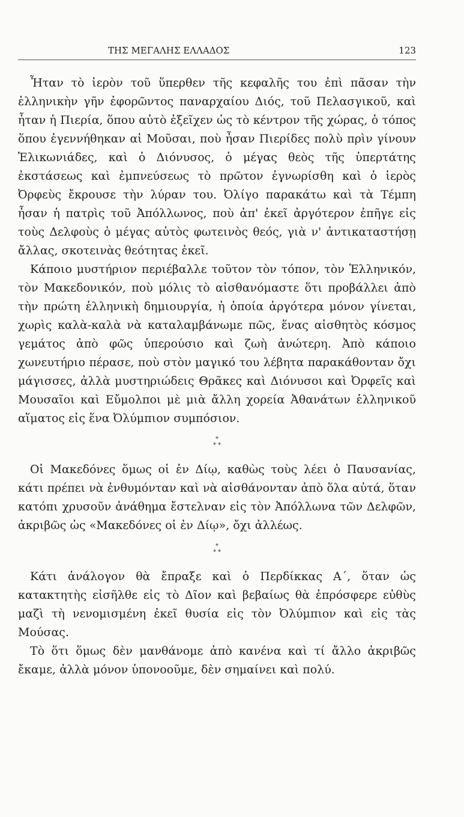ΤΗΣ ΜΕΓΑΛΗΣ ΕΛΛΑΔΟΣ 123
Ἦταν τὸ ἱερὸν τοῦ ὕπερθεν τῆς κεφαλῆς του ἐπὶ πᾶσαν τὴν ἑλληνικὴν γῆν ἐφορῶντος παναρχαίου Διός, τοῦ Πελασγικοῦ, καὶ ἦταν ἡ Πιερία, ὅπου αὐτὸ ἐξεῖχεν ὡς τὸ κέντρον τῆς χώρας, ὁ τόπος ὅπου ἐγεννήθηκαν αἱ Μοῦσαι, ποὺ ἦσαν Πιερίδες πολὺ πρὶν γίνουν Ἑλικωνιάδες, καὶ ὁ Διόνυσος, ὁ μέγας θεὸς τῆς ὑπερτάτης ἐκστάσεως καὶ ἐμπνεύσεως τὸ πρῶτον ἐγνωρίσθη καὶ ὁ ἱερὸς Ὀρφεὺς ἔκρουσε τὴν λύραν του. Ὀλίγο παρακάτω καὶ τὰ Τέμπη ἦσαν ἡ πατρὶς τοῦ Ἀπόλλωνος, ποὺ ἀπ' ἐκεῖ ἀργότερον ἐπῆγε εἰς τοὺς Δελφοὺς ὁ μέγας αὐτὸς φωτεινὸς θεός, γιὰ ν' ἀντικαταστήσῃ ἄλλας, σκοτεινὰς θεότητας ἐκεῖ.
Κάποιο μυστήριον περιέβαλλε τοῦτον τὸν τόπον, τὸν Ἑλληνικόν, τὸν Μακεδονικόν, ποὺ μόλις τὸ αἰσθανόμαστε ὅτι προβάλλει ἀπὸ τὴν πρώτη ἑλληνικὴ δημιουργία, ἡ ὁποία ἀργότερα μόνον γίνεται, χωρὶς καλὰ-καλὰ νὰ καταλαμβάνωμε πῶς, ἕνας αἰσθητὸς κόσμος γεμάτος ἀπὸ φῶς ὑπερούσιο καὶ ζωὴ ἀνώτερη. Ἀπὸ κάποιο χωνευτήριο πέρασε, ποὺ στὸν μαγικό του λέβητα παρακάθονταν ὄχι μάγισσες, ἀλλὰ μυστηριώδεις Θρᾶκες καὶ Διόνυσοι καὶ Ὀρφεῖς καὶ Μουσαῖοι καὶ Εὔμολποι μὲ μιὰ ἄλλη χορεία Ἀθανάτων ἑλληνικοῦ αἵματος εἰς ἕνα Ὀλύμπιον συμπόσιον.
*
* *
Οἱ Μακεδόνες ὅμως οἱ ἐν Δίῳ, καθὼς τοὺς λέει ὁ Παυσανίας, κάτι πρέπει νὰ ἐνθυμόνταν καὶ νὰ αἰσθάνονταν ἀπὸ ὅλα αὐτά, ὅταν κατόπι χρυσοῦν ἀνάθημα ἔστελναν εἰς τὸν Ἀπόλλωνα τῶν Δελφῶν, ἀκριβῶς ὡς «Μακεδόνες οἱ ἐν Δίῳ», ὄχι ἀλλέως.
*
* *
Κάτι ἀνάλογον θὰ ἔπραξε καὶ ὁ Περδίκκας Α΄, ὅταν ὡς κατακτητὴς εἰσῆλθε εἰς τὸ Δῖον καὶ βεβαίως θὰ ἐπρόσφερε εὐθὺς μαζὶ τὴ νενομισμένη ἐκεῖ θυσία εἰς τὸν Ὀλύμπιον καὶ εἰς τὰς Μούσας.
Τὸ ὅτι ὅμως δὲν μανθάνομε ἀπὸ κανένα καὶ τί ἄλλο ἀκριβῶς ἔκαμε, ἀλλὰ μόνον ὑπονοοῦμε, δὲν σημαίνει καὶ πολύ.